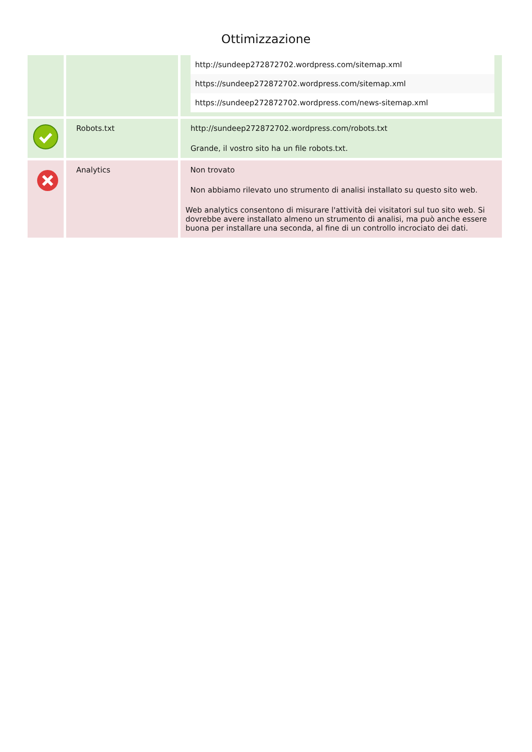Ottimizzazione
| | | / http://sundeep272872702.wordpress.com/sitemap.xml / / https://sundeep272872702.wordpress.com/sitemap.xml / / https://sundeep272872702.wordpress.com/news-sitemap.xml / |
| | Robots.txt | http://sundeep272872702.wordpress.com/robots.txt Grande, il vostro sito ha un file robots.txt. |
| | Analytics | Non trovato Non abbiamo rilevato uno strumento di analisi installato su questo sito web. Web analytics consentono di misurare l'attività dei visitatori sul tuo sito web. Si dovrebbe avere installato almeno un strumento di analisi, ma può anche essere buona per installare una seconda, al fine di un controllo incrociato dei dati. |